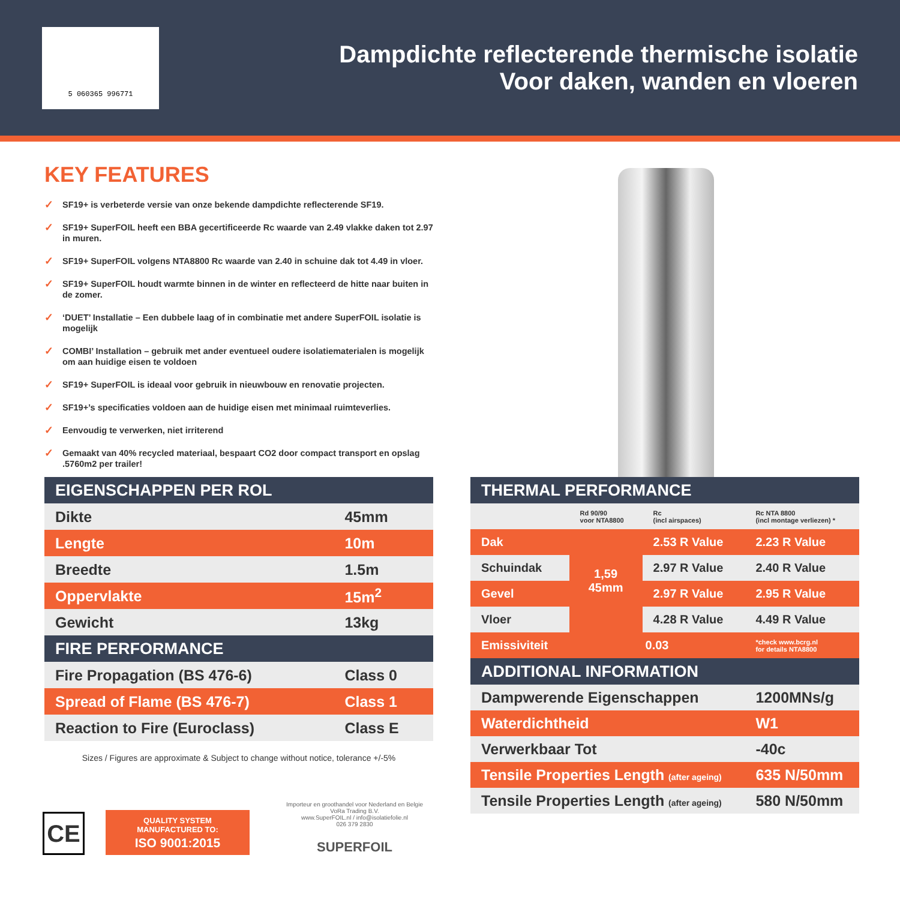5 060365 996771
Dampdichte reflecterende thermische isolatie
Voor daken, wanden en vloeren
KEY FEATURES
✓ SF19+ is verbeterde versie van onze bekende dampdichte reflecterende SF19.
✓ SF19+ SuperFOIL heeft een BBA gecertificeerde Rc waarde van 2.49 vlakke daken tot 2.97 in muren.
✓ SF19+ SuperFOIL volgens NTA8800 Rc waarde van 2.40 in schuine dak tot 4.49 in vloer.
✓ SF19+ SuperFOIL houdt warmte binnen in de winter en reflecteerd de hitte naar buiten in de zomer.
✓ ‘DUET’ Installatie – Een dubbele laag of in combinatie met andere SuperFOIL isolatie is mogelijk
✓ COMBI’ Installation – gebruik met ander eventueel oudere isolatiematerialen is mogelijk om aan huidige eisen te voldoen
✓ SF19+ SuperFOIL is ideaal voor gebruik in nieuwbouw en renovatie projecten.
✓ SF19+’s specificaties voldoen aan de huidige eisen met minimaal ruimteverlies.
✓ Eenvoudig te verwerken, niet irriterend
✓ Gemaakt van 40% recycled materiaal, bespaart CO2 door compact transport en opslag .5760m2 per trailer!
| EIGENSCHAPPEN PER ROL | |
| --- | --- |
| Dikte | 45mm |
| Lengte | 10m |
| Breedte | 1.5m |
| Oppervlakte | 15m<sup>2</sup> |
| Gewicht | 13kg |
| FIRE PERFORMANCE | |
| Fire Propagation (BS 476-6) | Class 0 |
| Spread of Flame (BS 476-7) | Class 1 |
| Reaction to Fire (Euroclass) | Class E |
Sizes / Figures are approximate & Subject to change without notice, tolerance +/-5%
| THERMAL PERFORMANCE | | | |
| --- | --- | --- | --- |
| | Rd 90/90 voor NTA8800 | Rc (incl airspaces) | Rc NTA 8800 (incl montage verliezen) * |
| Dak | 1,59 45mm | 2.53 R Value | 2.23 R Value |
| Schuindak | | 2.97 R Value | 2.40 R Value |
| Gevel | | 2.97 R Value | 2.95 R Value |
| Vloer | | 4.28 R Value | 4.49 R Value |
| Emissiviteit | 0.03 | | *check www.bcrg.nl for details NTA8800 |
| ADDITIONAL INFORMATION | | | |
| Dampwerende Eigenschappen | | | 1200MNs/g |
| Waterdichtheid | | | W1 |
| Verwerkbaar Tot | | | -40c |
| Tensile Properties Length (after ageing) | | | 635 N/50mm |
| Tensile Properties Length (after ageing) | | | 580 N/50mm |
CE
QUALITY SYSTEM
MANUFACTURED TO:
ISO 9001:2015
Importeur en groothandel voor Nederland en Belgie
VoRa Trading B.V.
www.SuperFOIL.nl / info@isolatiefolie.nl
026 379 2830
SUPERFOIL